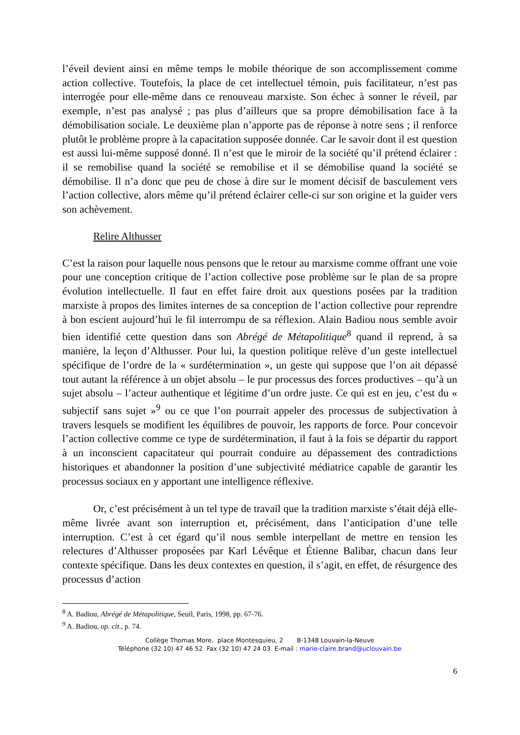l’éveil devient ainsi en même temps le mobile théorique de son accomplissement comme action collective. Toutefois, la place de cet intellectuel témoin, puis facilitateur, n’est pas interrogée pour elle-même dans ce renouveau marxiste. Son échec à sonner le réveil, par exemple, n’est pas analysé ; pas plus d’ailleurs que sa propre démobilisation face à la démobilisation sociale. Le deuxième plan n’apporte pas de réponse à notre sens ; il renforce plutôt le problème propre à la capacitation supposée donnée. Car le savoir dont il est question est aussi lui-même supposé donné. Il n’est que le miroir de la société qu’il prétend éclairer : il se remobilise quand la société se remobilise et il se démobilise quand la société se démobilise. Il n’a donc que peu de chose à dire sur le moment décisif de basculement vers l’action collective, alors même qu’il prétend éclairer celle-ci sur son origine et la guider vers son achèvement.
Relire Althusser
C’est la raison pour laquelle nous pensons que le retour au marxisme comme offrant une voie pour une conception critique de l’action collective pose problème sur le plan de sa propre évolution intellectuelle. Il faut en effet faire droit aux questions posées par la tradition marxiste à propos des limites internes de sa conception de l’action collective pour reprendre à bon escient aujourd’hui le fil interrompu de sa réflexion. Alain Badiou nous semble avoir bien identifié cette question dans son Abrégé de Métapolitique<sup>8</sup> quand il reprend, à sa manière, la leçon d’Althusser. Pour lui, la question politique relève d’un geste intellectuel spécifique de l’ordre de la « surdétermination », un geste qui suppose que l’on ait dépassé tout autant la référence à un objet absolu – le pur processus des forces productives – qu’à un sujet absolu – l’acteur authentique et légitime d’un ordre juste. Ce qui est en jeu, c’est du « subjectif sans sujet »<sup>9</sup> ou ce que l’on pourrait appeler des processus de subjectivation à travers lesquels se modifient les équilibres de pouvoir, les rapports de force. Pour concevoir l’action collective comme ce type de surdétermination, il faut à la fois se départir du rapport à un inconscient capacitateur qui pourrait conduire au dépassement des contradictions historiques et abandonner la position d’une subjectivité médiatrice capable de garantir les processus sociaux en y apportant une intelligence réflexive.
Or, c’est précisément à un tel type de travail que la tradition marxiste s’était déjà elle-même livrée avant son interruption et, précisément, dans l’anticipation d’une telle interruption. C’est à cet égard qu’il nous semble interpellant de mettre en tension les relectures d’Althusser proposées par Karl Lévêque et Étienne Balibar, chacun dans leur contexte spécifique. Dans les deux contextes en question, il s’agit, en effet, de résurgence des processus d’action
<sup>8</sup> A. Badiou, Abrégé de Métapolitique, Seuil, Paris, 1998, pp. 67-76.
<sup>9</sup> A. Badiou, op. cit., p. 74.
Collège Thomas More, place Montesquieu, 2 B-1348 Louvain-la-Neuve
Téléphone (32 10) 47 46 52 Fax (32 10) 47 24 03 E-mail : marie-claire.brand@uclouvain.be
6